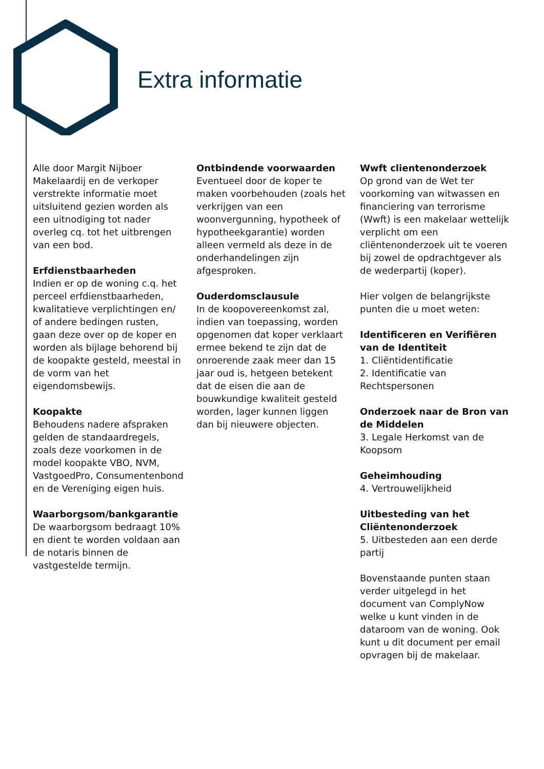Extra informatie
Alle door Margit Nijboer Makelaardij en de verkoper verstrekte informatie moet uitsluitend gezien worden als een uitnodiging tot nader overleg cq. tot het uitbrengen van een bod.
Erfdienstbaarheden
Indien er op de woning c.q. het perceel erfdienstbaarheden, kwalitatieve verplichtingen en/ of andere bedingen rusten, gaan deze over op de koper en worden als bijlage behorend bij de koopakte gesteld, meestal in de vorm van het eigendomsbewijs.
Koopakte
Behoudens nadere afspraken gelden de standaardregels, zoals deze voorkomen in de model koopakte VBO, NVM, VastgoedPro, Consumentenbond en de Vereniging eigen huis.
Waarborgsom/bankgarantie
De waarborgsom bedraagt 10% en dient te worden voldaan aan de notaris binnen de vastgestelde termijn.
Ontbindende voorwaarden
Eventueel door de koper te maken voorbehouden (zoals het verkrijgen van een woonvergunning, hypotheek of hypotheekgarantie) worden alleen vermeld als deze in de onderhandelingen zijn afgesproken.
Ouderdomsclausule
In de koopovereenkomst zal, indien van toepassing, worden opgenomen dat koper verklaart ermee bekend te zijn dat de onroerende zaak meer dan 15 jaar oud is, hetgeen betekent dat de eisen die aan de bouwkundige kwaliteit gesteld worden, lager kunnen liggen dan bij nieuwere objecten.
Wwft clientenonderzoek
Op grond van de Wet ter voorkoming van witwassen en financiering van terrorisme (Wwft) is een makelaar wettelijk verplicht om een cliëntenonderzoek uit te voeren bij zowel de opdrachtgever als de wederpartij (koper).
Hier volgen de belangrijkste punten die u moet weten:
Identificeren en Verifiëren van de Identiteit
1. Cliëntidentificatie
2. Identificatie van Rechtspersonen
Onderzoek naar de Bron van de Middelen
3. Legale Herkomst van de Koopsom
Geheimhouding
4. Vertrouwelijkheid
Uitbesteding van het Cliëntenonderzoek
5. Uitbesteden aan een derde partij
Bovenstaande punten staan verder uitgelegd in het document van ComplyNow welke u kunt vinden in de dataroom van de woning. Ook kunt u dit document per email opvragen bij de makelaar.